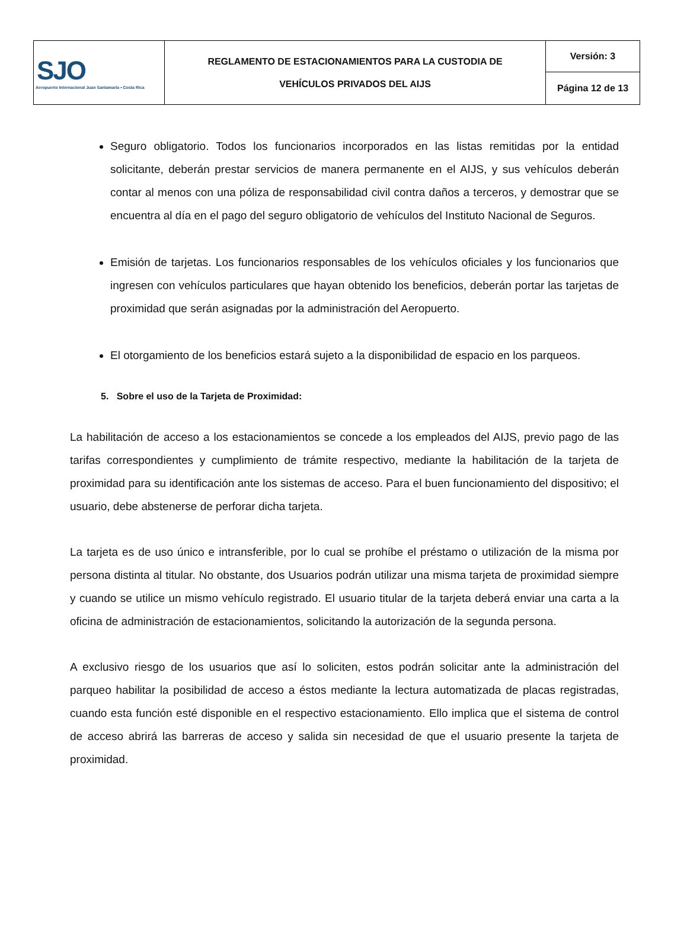| SJO Aeropuerto Internacional Juan Santamaría • Costa Rica | REGLAMENTO DE ESTACIONAMIENTOS PARA LA CUSTODIA DE VEHÍCULOS PRIVADOS DEL AIJS | Versión: 3 |
| | | Página 12 de 13 |
Seguro obligatorio. Todos los funcionarios incorporados en las listas remitidas por la entidad solicitante, deberán prestar servicios de manera permanente en el AIJS, y sus vehículos deberán contar al menos con una póliza de responsabilidad civil contra daños a terceros, y demostrar que se encuentra al día en el pago del seguro obligatorio de vehículos del Instituto Nacional de Seguros.
Emisión de tarjetas. Los funcionarios responsables de los vehículos oficiales y los funcionarios que ingresen con vehículos particulares que hayan obtenido los beneficios, deberán portar las tarjetas de proximidad que serán asignadas por la administración del Aeropuerto.
El otorgamiento de los beneficios estará sujeto a la disponibilidad de espacio en los parqueos.
5. Sobre el uso de la Tarjeta de Proximidad:
La habilitación de acceso a los estacionamientos se concede a los empleados del AIJS, previo pago de las tarifas correspondientes y cumplimiento de trámite respectivo, mediante la habilitación de la tarjeta de proximidad para su identificación ante los sistemas de acceso. Para el buen funcionamiento del dispositivo; el usuario, debe abstenerse de perforar dicha tarjeta.
La tarjeta es de uso único e intransferible, por lo cual se prohíbe el préstamo o utilización de la misma por persona distinta al titular. No obstante, dos Usuarios podrán utilizar una misma tarjeta de proximidad siempre y cuando se utilice un mismo vehículo registrado. El usuario titular de la tarjeta deberá enviar una carta a la oficina de administración de estacionamientos, solicitando la autorización de la segunda persona.
A exclusivo riesgo de los usuarios que así lo soliciten, estos podrán solicitar ante la administración del parqueo habilitar la posibilidad de acceso a éstos mediante la lectura automatizada de placas registradas, cuando esta función esté disponible en el respectivo estacionamiento. Ello implica que el sistema de control de acceso abrirá las barreras de acceso y salida sin necesidad de que el usuario presente la tarjeta de proximidad.